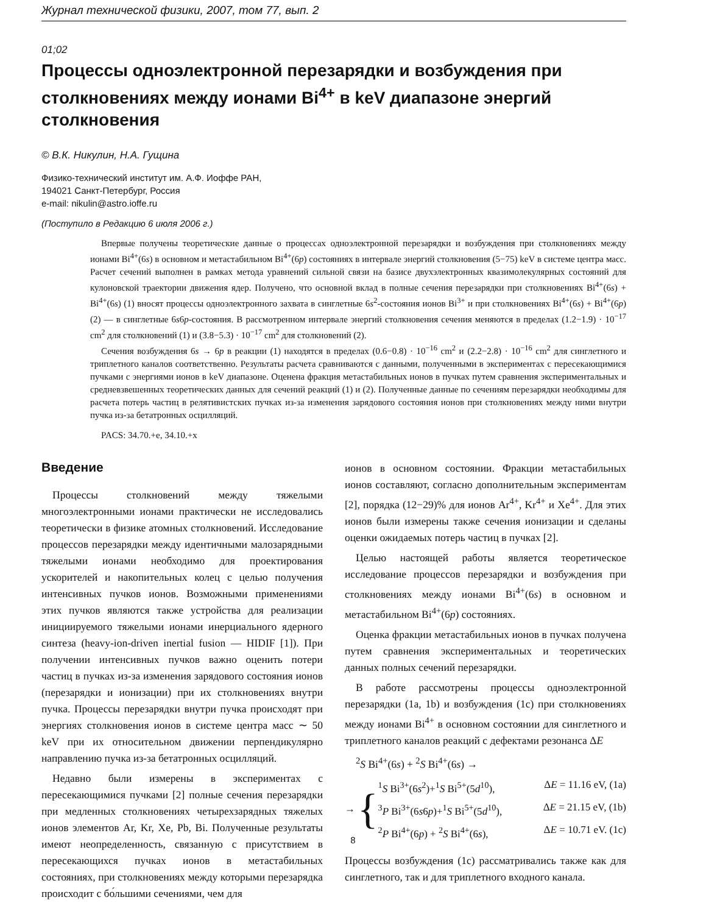Журнал технической физики, 2007, том 77, вып. 2
01;02
Процессы одноэлектронной перезарядки и возбуждения при столкновениях между ионами Bi<sup>4+</sup> в keV диапазоне энергий столкновения
© В.К. Никулин, Н.А. Гущина
Физико-технический институт им. А.Ф. Иоффе РАН,
194021 Санкт-Петербург, Россия
e-mail: nikulin@astro.ioffe.ru
(Поступило в Редакцию 6 июля 2006 г.)
Впервые получены теоретические данные о процессах одноэлектронной перезарядки и возбуждения при столкновениях между ионами Bi<sup>4+</sup>(6s) в основном и метастабильном Bi<sup>4+</sup>(6p) состояниях в интервале энергий столкновения (5−75) keV в системе центра масс. Расчет сечений выполнен в рамках метода уравнений сильной связи на базисе двухэлектронных квазимолекулярных состояний для кулоновской траектории движения ядер. Получено, что основной вклад в полные сечения перезарядки при столкновениях Bi<sup>4+</sup>(6s) + Bi<sup>4+</sup>(6s) (1) вносят процессы одноэлектронного захвата в синглетные 6s<sup>2</sup>-состояния ионов Bi<sup>3+</sup> и при столкновениях Bi<sup>4+</sup>(6s) + Bi<sup>4+</sup>(6p) (2) — в синглетные 6s6p-состояния. В рассмотренном интервале энергий столкновения сечения меняются в пределах (1.2−1.9) · 10<sup>−17</sup> cm<sup>2</sup> для столкновений (1) и (3.8−5.3) · 10<sup>−17</sup> cm<sup>2</sup> для столкновений (2).
Сечения возбуждения 6s → 6p в реакции (1) находятся в пределах (0.6−0.8) · 10<sup>−16</sup> cm<sup>2</sup> и (2.2−2.8) · 10<sup>−16</sup> cm<sup>2</sup> для синглетного и триплетного каналов соответственно. Результаты расчета сравниваются с данными, полученными в экспериментах с пересекающимися пучками с энергиями ионов в keV диапазоне. Оценена фракция метастабильных ионов в пучках путем сравнения экспериментальных и средневзвешенных теоретических данных для сечений реакций (1) и (2). Полученные данные по сечениям перезарядки необходимы для расчета потерь частиц в релятивистских пучках из-за изменения зарядового состояния ионов при столкновениях между ними внутри пучка из-за бетатронных осцилляций.
PACS: 34.70.+e, 34.10.+x
Введение
Процессы столкновений между тяжелыми многоэлектронными ионами практически не исследовались теоретически в физике атомных столкновений. Исследование процессов перезарядки между идентичными малозарядными тяжелыми ионами необходимо для проектирования ускорителей и накопительных колец с целью получения интенсивных пучков ионов. Возможными применениями этих пучков являются также устройства для реализации инициируемого тяжелыми ионами инерциального ядерного синтеза (heavy-ion-driven inertial fusion — HIDIF [1]). При получении интенсивных пучков важно оценить потери частиц в пучках из-за изменения зарядового состояния ионов (перезарядки и ионизации) при их столкновениях внутри пучка. Процессы перезарядки внутри пучка происходят при энергиях столкновения ионов в системе центра масс ∼ 50 keV при их относительном движении перпендикулярно направлению пучка из-за бетатронных осцилляций.
Недавно были измерены в экспериментах с пересекающимися пучками [2] полные сечения перезарядки при медленных столкновениях четырехзарядных тяжелых ионов элементов Ar, Kr, Xe, Pb, Bi. Полученные результаты имеют неопределенность, связанную с присутствием в пересекающихся пучках ионов в метастабильных состояниях, при столкновениях между которыми перезарядка происходит с бо́льшими сечениями, чем для
ионов в основном состоянии. Фракции метастабильных ионов составляют, согласно дополнительным экспериментам [2], порядка (12−29)% для ионов Ar<sup>4+</sup>, Kr<sup>4+</sup> и Xe<sup>4+</sup>. Для этих ионов были измерены также сечения ионизации и сделаны оценки ожидаемых потерь частиц в пучках [2].
Целью настоящей работы является теоретическое исследование процессов перезарядки и возбуждения при столкновениях между ионами Bi<sup>4+</sup>(6s) в основном и метастабильном Bi<sup>4+</sup>(6p) состояниях.
Оценка фракции метастабильных ионов в пучках получена путем сравнения экспериментальных и теоретических данных полных сечений перезарядки.
В работе рассмотрены процессы одноэлектронной перезарядки (1a, 1b) и возбуждения (1c) при столкновениях между ионами Bi<sup>4+</sup> в основном состоянии для синглетного и триплетного каналов реакций с дефектами резонанса ΔE
<sup>2</sup> S Bi<sup>4+</sup>(6s) + <sup>2</sup>S Bi<sup>4+</sup>(6s) →
→ {
<sup>1</sup> S Bi<sup>3+</sup>(6s<sup>2</sup>)+<sup>1</sup>S Bi<sup>5+</sup>(5d<sup>10</sup>), ΔE = 11.16 eV, (1a)
<sup>3</sup> P Bi<sup>3+</sup>(6s6p)+<sup>1</sup>S Bi<sup>5+</sup>(5d<sup>10</sup>), ΔE = 21.15 eV, (1b)
<sup>2</sup> P Bi<sup>4+</sup>(6p) + <sup>2</sup>S Bi<sup>4+</sup>(6s), ΔE = 10.71 eV. (1c)
Процессы возбуждения (1c) рассматривались также как для синглетного, так и для триплетного входного канала.
8